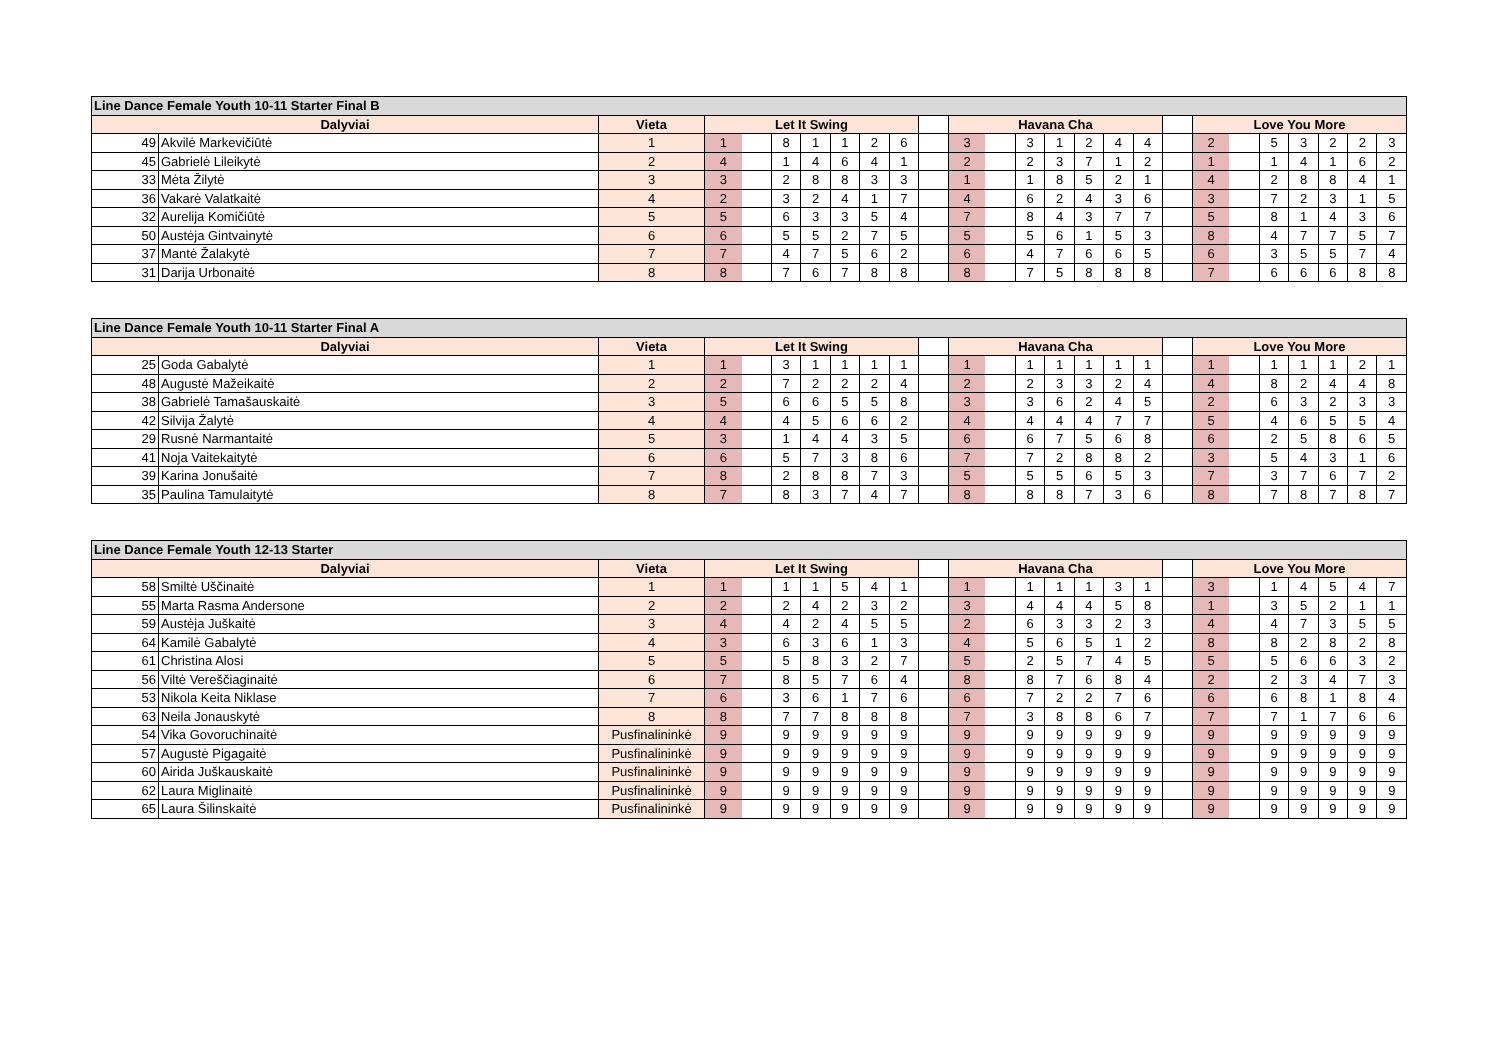| Line Dance Female Youth 10-11 Starter Final B | | | | | | | | | | | | | | | | | | | | | | | | | |
| --- | --- | --- | --- | --- | --- | --- | --- | --- | --- | --- | --- | --- | --- | --- | --- | --- | --- | --- | --- | --- | --- | --- | --- | --- | --- |
| Dalyviai | | Vieta | Let It Swing | | | | | | | | Havana Cha | | | | | | | | Love You More | | | | | | |
| 49 | Akvilė Markevičiūtė | 1 | 1 | | 8 | 1 | 1 | 2 | 6 | | 3 | | 3 | 1 | 2 | 4 | 4 | | 2 | | 5 | 3 | 2 | 2 | 3 |
| 45 | Gabrielė Lileikytė | 2 | 4 | | 1 | 4 | 6 | 4 | 1 | | 2 | | 2 | 3 | 7 | 1 | 2 | | 1 | | 1 | 4 | 1 | 6 | 2 |
| 33 | Mėta Žilytė | 3 | 3 | | 2 | 8 | 8 | 3 | 3 | | 1 | | 1 | 8 | 5 | 2 | 1 | | 4 | | 2 | 8 | 8 | 4 | 1 |
| 36 | Vakarė Valatkaitė | 4 | 2 | | 3 | 2 | 4 | 1 | 7 | | 4 | | 6 | 2 | 4 | 3 | 6 | | 3 | | 7 | 2 | 3 | 1 | 5 |
| 32 | Aurelija Komičiūtė | 5 | 5 | | 6 | 3 | 3 | 5 | 4 | | 7 | | 8 | 4 | 3 | 7 | 7 | | 5 | | 8 | 1 | 4 | 3 | 6 |
| 50 | Austėja Gintvainytė | 6 | 6 | | 5 | 5 | 2 | 7 | 5 | | 5 | | 5 | 6 | 1 | 5 | 3 | | 8 | | 4 | 7 | 7 | 5 | 7 |
| 37 | Mantė Žalakytė | 7 | 7 | | 4 | 7 | 5 | 6 | 2 | | 6 | | 4 | 7 | 6 | 6 | 5 | | 6 | | 3 | 5 | 5 | 7 | 4 |
| 31 | Darija Urbonaitė | 8 | 8 | | 7 | 6 | 7 | 8 | 8 | | 8 | | 7 | 5 | 8 | 8 | 8 | | 7 | | 6 | 6 | 6 | 8 | 8 |
| Line Dance Female Youth 10-11 Starter Final A | | | | | | | | | | | | | | | | | | | | | | | | | |
| --- | --- | --- | --- | --- | --- | --- | --- | --- | --- | --- | --- | --- | --- | --- | --- | --- | --- | --- | --- | --- | --- | --- | --- | --- | --- |
| Dalyviai | | Vieta | Let It Swing | | | | | | | | Havana Cha | | | | | | | | Love You More | | | | | | |
| 25 | Goda Gabalytė | 1 | 1 | | 3 | 1 | 1 | 1 | 1 | | 1 | | 1 | 1 | 1 | 1 | 1 | | 1 | | 1 | 1 | 1 | 2 | 1 |
| 48 | Augustė Mažeikaitė | 2 | 2 | | 7 | 2 | 2 | 2 | 4 | | 2 | | 2 | 3 | 3 | 2 | 4 | | 4 | | 8 | 2 | 4 | 4 | 8 |
| 38 | Gabrielė Tamašauskaitė | 3 | 5 | | 6 | 6 | 5 | 5 | 8 | | 3 | | 3 | 6 | 2 | 4 | 5 | | 2 | | 6 | 3 | 2 | 3 | 3 |
| 42 | Silvija Žalytė | 4 | 4 | | 4 | 5 | 6 | 6 | 2 | | 4 | | 4 | 4 | 4 | 7 | 7 | | 5 | | 4 | 6 | 5 | 5 | 4 |
| 29 | Rusnė Narmantaitė | 5 | 3 | | 1 | 4 | 4 | 3 | 5 | | 6 | | 6 | 7 | 5 | 6 | 8 | | 6 | | 2 | 5 | 8 | 6 | 5 |
| 41 | Noja Vaitekaitytė | 6 | 6 | | 5 | 7 | 3 | 8 | 6 | | 7 | | 7 | 2 | 8 | 8 | 2 | | 3 | | 5 | 4 | 3 | 1 | 6 |
| 39 | Karina Jonušaitė | 7 | 8 | | 2 | 8 | 8 | 7 | 3 | | 5 | | 5 | 5 | 6 | 5 | 3 | | 7 | | 3 | 7 | 6 | 7 | 2 |
| 35 | Paulina Tamulaitytė | 8 | 7 | | 8 | 3 | 7 | 4 | 7 | | 8 | | 8 | 8 | 7 | 3 | 6 | | 8 | | 7 | 8 | 7 | 8 | 7 |
| Line Dance Female Youth 12-13 Starter | | | | | | | | | | | | | | | | | | | | | | | | | |
| --- | --- | --- | --- | --- | --- | --- | --- | --- | --- | --- | --- | --- | --- | --- | --- | --- | --- | --- | --- | --- | --- | --- | --- | --- | --- |
| Dalyviai | | Vieta | Let It Swing | | | | | | | | Havana Cha | | | | | | | | Love You More | | | | | | |
| 58 | Smiltė Uščinaitė | 1 | 1 | | 1 | 1 | 5 | 4 | 1 | | 1 | | 1 | 1 | 1 | 3 | 1 | | 3 | | 1 | 4 | 5 | 4 | 7 |
| 55 | Marta Rasma Andersone | 2 | 2 | | 2 | 4 | 2 | 3 | 2 | | 3 | | 4 | 4 | 4 | 5 | 8 | | 1 | | 3 | 5 | 2 | 1 | 1 |
| 59 | Austėja Juškaitė | 3 | 4 | | 4 | 2 | 4 | 5 | 5 | | 2 | | 6 | 3 | 3 | 2 | 3 | | 4 | | 4 | 7 | 3 | 5 | 5 |
| 64 | Kamilė Gabalytė | 4 | 3 | | 6 | 3 | 6 | 1 | 3 | | 4 | | 5 | 6 | 5 | 1 | 2 | | 8 | | 8 | 2 | 8 | 2 | 8 |
| 61 | Christina Alosi | 5 | 5 | | 5 | 8 | 3 | 2 | 7 | | 5 | | 2 | 5 | 7 | 4 | 5 | | 5 | | 5 | 6 | 6 | 3 | 2 |
| 56 | Viltė Vereščiaginaitė | 6 | 7 | | 8 | 5 | 7 | 6 | 4 | | 8 | | 8 | 7 | 6 | 8 | 4 | | 2 | | 2 | 3 | 4 | 7 | 3 |
| 53 | Nikola Keita Niklase | 7 | 6 | | 3 | 6 | 1 | 7 | 6 | | 6 | | 7 | 2 | 2 | 7 | 6 | | 6 | | 6 | 8 | 1 | 8 | 4 |
| 63 | Neila Jonauskytė | 8 | 8 | | 7 | 7 | 8 | 8 | 8 | | 7 | | 3 | 8 | 8 | 6 | 7 | | 7 | | 7 | 1 | 7 | 6 | 6 |
| 54 | Vika Govoruchinaitė | Pusfinalininkė | 9 | | 9 | 9 | 9 | 9 | 9 | | 9 | | 9 | 9 | 9 | 9 | 9 | | 9 | | 9 | 9 | 9 | 9 | 9 |
| 57 | Augustė Pigagaitė | Pusfinalininkė | 9 | | 9 | 9 | 9 | 9 | 9 | | 9 | | 9 | 9 | 9 | 9 | 9 | | 9 | | 9 | 9 | 9 | 9 | 9 |
| 60 | Airida Juškauskaitė | Pusfinalininkė | 9 | | 9 | 9 | 9 | 9 | 9 | | 9 | | 9 | 9 | 9 | 9 | 9 | | 9 | | 9 | 9 | 9 | 9 | 9 |
| 62 | Laura Miglinaitė | Pusfinalininkė | 9 | | 9 | 9 | 9 | 9 | 9 | | 9 | | 9 | 9 | 9 | 9 | 9 | | 9 | | 9 | 9 | 9 | 9 | 9 |
| 65 | Laura Šilinskaitė | Pusfinalininkė | 9 | | 9 | 9 | 9 | 9 | 9 | | 9 | | 9 | 9 | 9 | 9 | 9 | | 9 | | 9 | 9 | 9 | 9 | 9 |